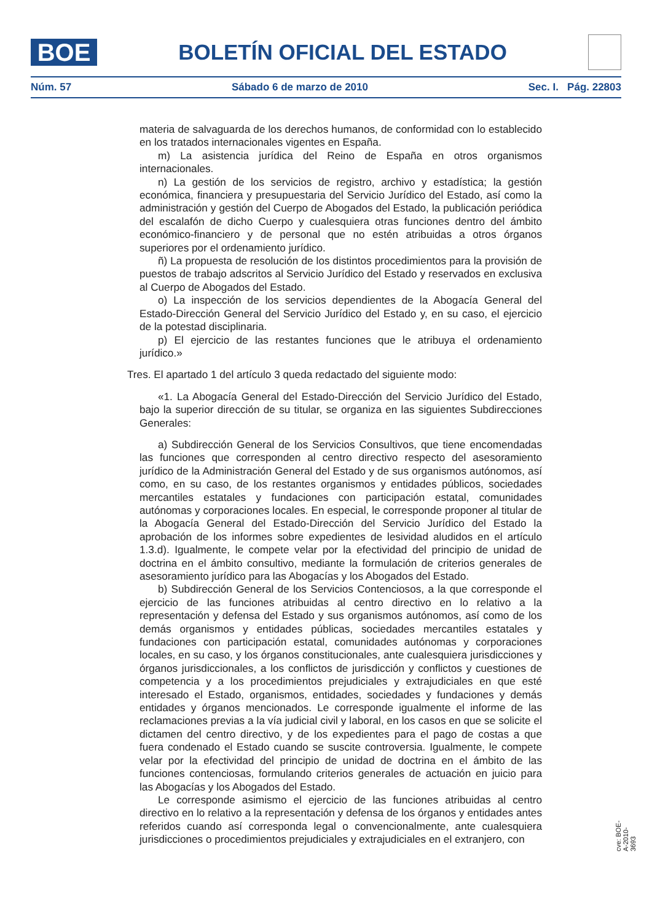BOE
BOLETÍN OFICIAL DEL ESTADO
Núm. 57 Sábado 6 de marzo de 2010 Sec. I. Pág. 22803
materia de salvaguarda de los derechos humanos, de conformidad con lo establecido en los tratados internacionales vigentes en España.
m) La asistencia jurídica del Reino de España en otros organismos internacionales.
n) La gestión de los servicios de registro, archivo y estadística; la gestión económica, financiera y presupuestaria del Servicio Jurídico del Estado, así como la administración y gestión del Cuerpo de Abogados del Estado, la publicación periódica del escalafón de dicho Cuerpo y cualesquiera otras funciones dentro del ámbito económico-financiero y de personal que no estén atribuidas a otros órganos superiores por el ordenamiento jurídico.
ñ) La propuesta de resolución de los distintos procedimientos para la provisión de puestos de trabajo adscritos al Servicio Jurídico del Estado y reservados en exclusiva al Cuerpo de Abogados del Estado.
o) La inspección de los servicios dependientes de la Abogacía General del Estado-Dirección General del Servicio Jurídico del Estado y, en su caso, el ejercicio de la potestad disciplinaria.
p) El ejercicio de las restantes funciones que le atribuya el ordenamiento jurídico.»
Tres. El apartado 1 del artículo 3 queda redactado del siguiente modo:
«1. La Abogacía General del Estado-Dirección del Servicio Jurídico del Estado, bajo la superior dirección de su titular, se organiza en las siguientes Subdirecciones Generales:
a) Subdirección General de los Servicios Consultivos, que tiene encomendadas las funciones que corresponden al centro directivo respecto del asesoramiento jurídico de la Administración General del Estado y de sus organismos autónomos, así como, en su caso, de los restantes organismos y entidades públicos, sociedades mercantiles estatales y fundaciones con participación estatal, comunidades autónomas y corporaciones locales. En especial, le corresponde proponer al titular de la Abogacía General del Estado-Dirección del Servicio Jurídico del Estado la aprobación de los informes sobre expedientes de lesividad aludidos en el artículo 1.3.d). Igualmente, le compete velar por la efectividad del principio de unidad de doctrina en el ámbito consultivo, mediante la formulación de criterios generales de asesoramiento jurídico para las Abogacías y los Abogados del Estado.
b) Subdirección General de los Servicios Contenciosos, a la que corresponde el ejercicio de las funciones atribuidas al centro directivo en lo relativo a la representación y defensa del Estado y sus organismos autónomos, así como de los demás organismos y entidades públicas, sociedades mercantiles estatales y fundaciones con participación estatal, comunidades autónomas y corporaciones locales, en su caso, y los órganos constitucionales, ante cualesquiera jurisdicciones y órganos jurisdiccionales, a los conflictos de jurisdicción y conflictos y cuestiones de competencia y a los procedimientos prejudiciales y extrajudiciales en que esté interesado el Estado, organismos, entidades, sociedades y fundaciones y demás entidades y órganos mencionados. Le corresponde igualmente el informe de las reclamaciones previas a la vía judicial civil y laboral, en los casos en que se solicite el dictamen del centro directivo, y de los expedientes para el pago de costas a que fuera condenado el Estado cuando se suscite controversia. Igualmente, le compete velar por la efectividad del principio de unidad de doctrina en el ámbito de las funciones contenciosas, formulando criterios generales de actuación en juicio para las Abogacías y los Abogados del Estado.
Le corresponde asimismo el ejercicio de las funciones atribuidas al centro directivo en lo relativo a la representación y defensa de los órganos y entidades antes referidos cuando así corresponda legal o convencionalmente, ante cualesquiera jurisdicciones o procedimientos prejudiciales y extrajudiciales en el extranjero, con
cve: BOE-A-2010-3693